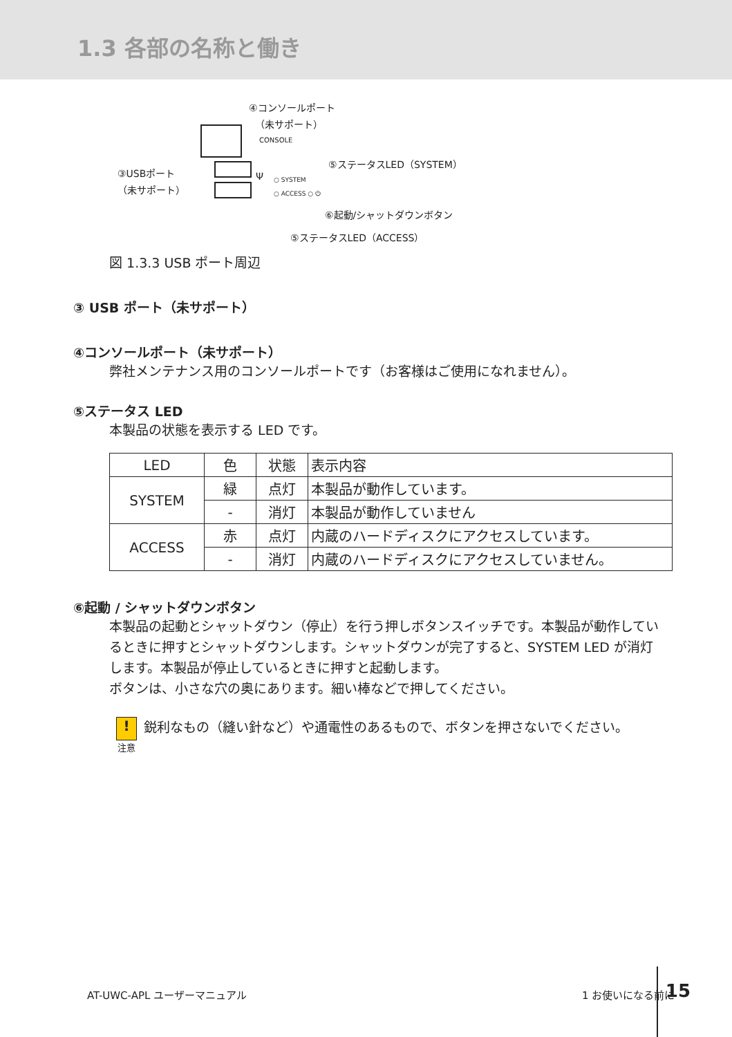1.3 各部の名称と働き
④コンソールポート
（未サポート）
CONSOLE
③USBポート
（未サポート）
Ψ ○ SYSTEM
○ ACCESS ○ ⏻
⑤ステータスLED（SYSTEM）
⑥起動/シャットダウンボタン
⑤ステータスLED（ACCESS）
図 1.3.3 USB ポート周辺
③ USB ポート（未サポート）
④コンソールポート（未サポート）
弊社メンテナンス用のコンソールポートです（お客様はご使用になれません）。
⑤ステータス LED
本製品の状態を表示する LED です。
| LED | 色 | 状態 | 表示内容 |
| SYSTEM | 緑 | 点灯 | 本製品が動作しています。 |
| | - | 消灯 | 本製品が動作していません |
| ACCESS | 赤 | 点灯 | 内蔵のハードディスクにアクセスしています。 |
| | - | 消灯 | 内蔵のハードディスクにアクセスしていません。 |
⑥起動 / シャットダウンボタン
本製品の起動とシャットダウン（停止）を行う押しボタンスイッチです。本製品が動作しているときに押すとシャットダウンします。シャットダウンが完了すると、SYSTEM LED が消灯します。本製品が停止しているときに押すと起動します。
ボタンは、小さな穴の奥にあります。細い棒などで押してください。
!
注意
鋭利なもの（縫い針など）や通電性のあるもので、ボタンを押さないでください。
AT-UWC-APL ユーザーマニュアル 1 お使いになる前に
15